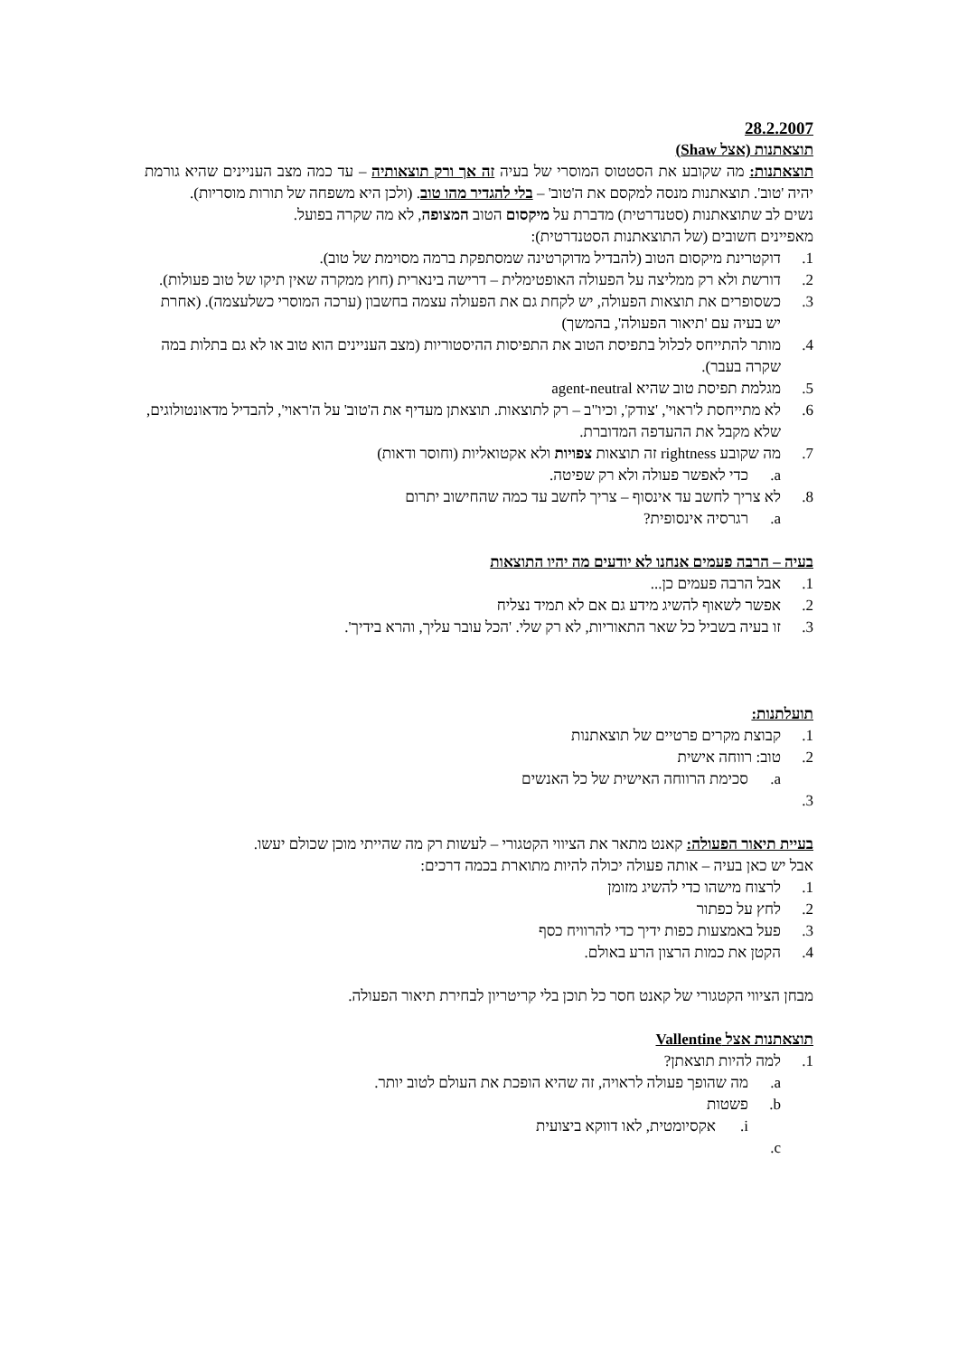28.2.2007
תוצאתנות (אצל Shaw)
תוצאתנות: מה שקובע את הסטטוס המוסרי של בעיה זה אך ורק תוצאותיה – עד כמה מצב העניינים שהיא גורמת יהיה 'טוב'. תוצאתנות מנסה למקסם את ה'טוב' – בלי להגדיר מהו טוב. (ולכן היא משפחה של תורות מוסריות).
נשים לב שתוצאתנות (סטנדרטית) מדברת על מיקסום הטוב המצופה, לא מה שקרה בפועל.
מאפיינים חשובים (של התוצאתנות הסטנדרטית):
1. דוקטרינת מיקסום הטוב (להבדיל מדוקרטינה שמסתפקת ברמה מסוימת של טוב).
2. דורשת ולא רק ממליצה על הפעולה האופטימלית – דרישה בינארית (חוץ ממקרה שאין תיקו של טוב פעולות).
3. כשסופרים את תוצאות הפעולה, יש לקחת גם את הפעולה עצמה בחשבון (ערכה המוסרי כשלעצמה). (אחרת יש בעיה עם 'תיאור הפעולה', בהמשך)
4. מותר להתייחס לכלול בתפיסת הטוב את התפיסות ההיסטוריות (מצב העניינים הוא טוב או לא גם בתלות במה שקרה בעבר).
5. מגלמת תפיסת טוב שהיא agent-neutral
6. לא מתייחסת ל'ראוי', 'צודק', וכיו"ב – רק לתוצאות. תוצאתן מעדיף את ה'טוב' על ה'ראוי', להבדיל מדאונטולוגים, שלא מקבל את ההעדפה המדוברת.
7. מה שקובע rightness זה תוצאות צפויות ולא אקטואליות (וחוסר ודאות)
a. כדי לאפשר פעולה ולא רק שפיטה.
8. לא צריך לחשב עד אינסוף – צריך לחשב עד כמה שהחישוב יתרום
a. רגרסיה אינסופית?
בעיה – הרבה פעמים אנחנו לא יודעים מה יהיו התוצאות
1. אבל הרבה פעמים כן...
2. אפשר לשאוף להשיג מידע גם אם לא תמיד נצליח
3. זו בעיה בשביל כל שאר התאוריות, לא רק שלי. 'הכל עובר עליך, והרא בידיך'.
תועלתנות:
1. קבוצת מקרים פרטיים של תוצאתנות
2. טוב: רווחה אישית
a. סכימת הרווחה האישית של כל האנשים
3.
בעיית תיאור הפעולה: קאנט מתאר את הציווי הקטגורי – לעשות רק מה שהייתי מוכן שכולם יעשו.
אבל יש כאן בעיה – אותה פעולה יכולה להיות מתוארת בכמה דרכים:
1. לרצוח מישהו כדי להשיג מזומן
2. לחץ על כפתור
3. פעל באמצעות כפות ידיך כדי להרוויח כסף
4. הקטן את כמות הרצון הרע באולם.
מבחן הציווי הקטגורי של קאנט חסר כל תוכן בלי קריטריון לבחירת תיאור הפעולה.
תוצאתנות אצל Vallentine
1. למה להיות תוצאתן?
a. מה שהופך פעולה לראויה, זה שהיא הופכת את העולם לטוב יותר.
b. פשטות
i. אקסיומטית, לאו דווקא ביצועית
c.